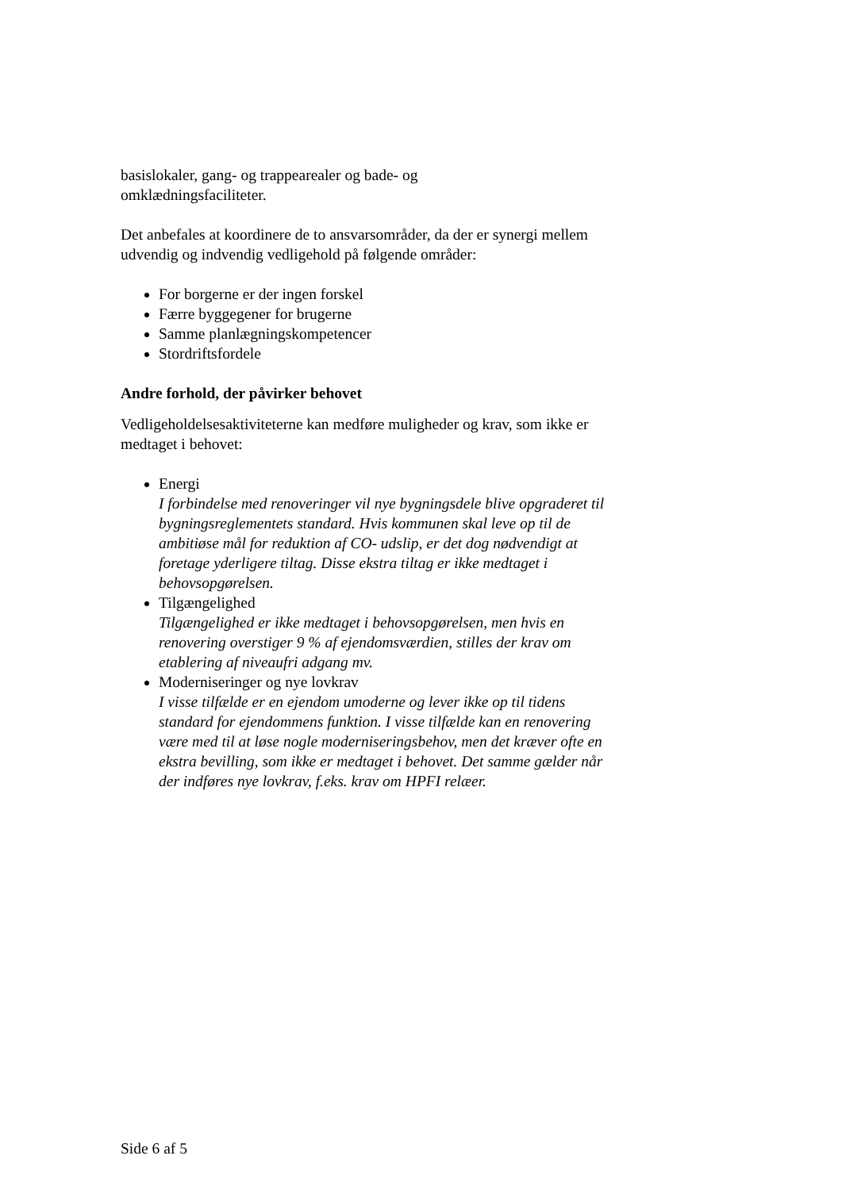basislokaler, gang- og trappearealer og bade- og
omklædningsfaciliteter.
Det anbefales at koordinere de to ansvarsområder, da der er synergi mellem udvendig og indvendig vedligehold på følgende områder:
For borgerne er der ingen forskel
Færre byggegener for brugerne
Samme planlægningskompetencer
Stordriftsfordele
Andre forhold, der påvirker behovet
Vedligeholdelsesaktiviteterne kan medføre muligheder og krav, som ikke er medtaget i behovet:
Energi
I forbindelse med renoveringer vil nye bygningsdele blive opgraderet til bygningsreglementets standard. Hvis kommunen skal leve op til de ambitiøse mål for reduktion af CO- udslip, er det dog nødvendigt at foretage yderligere tiltag. Disse ekstra tiltag er ikke medtaget i behovsopgørelsen.
Tilgængelighed
Tilgængelighed er ikke medtaget i behovsopgørelsen, men hvis en renovering overstiger 9 % af ejendomsværdien, stilles der krav om etablering af niveaufri adgang mv.
Moderniseringer og nye lovkrav
I visse tilfælde er en ejendom umoderne og lever ikke op til tidens standard for ejendommens funktion. I visse tilfælde kan en renovering være med til at løse nogle moderniseringsbehov, men det kræver ofte en ekstra bevilling, som ikke er medtaget i behovet. Det samme gælder når der indføres nye lovkrav, f.eks. krav om HPFI relæer.
Side 6 af 5